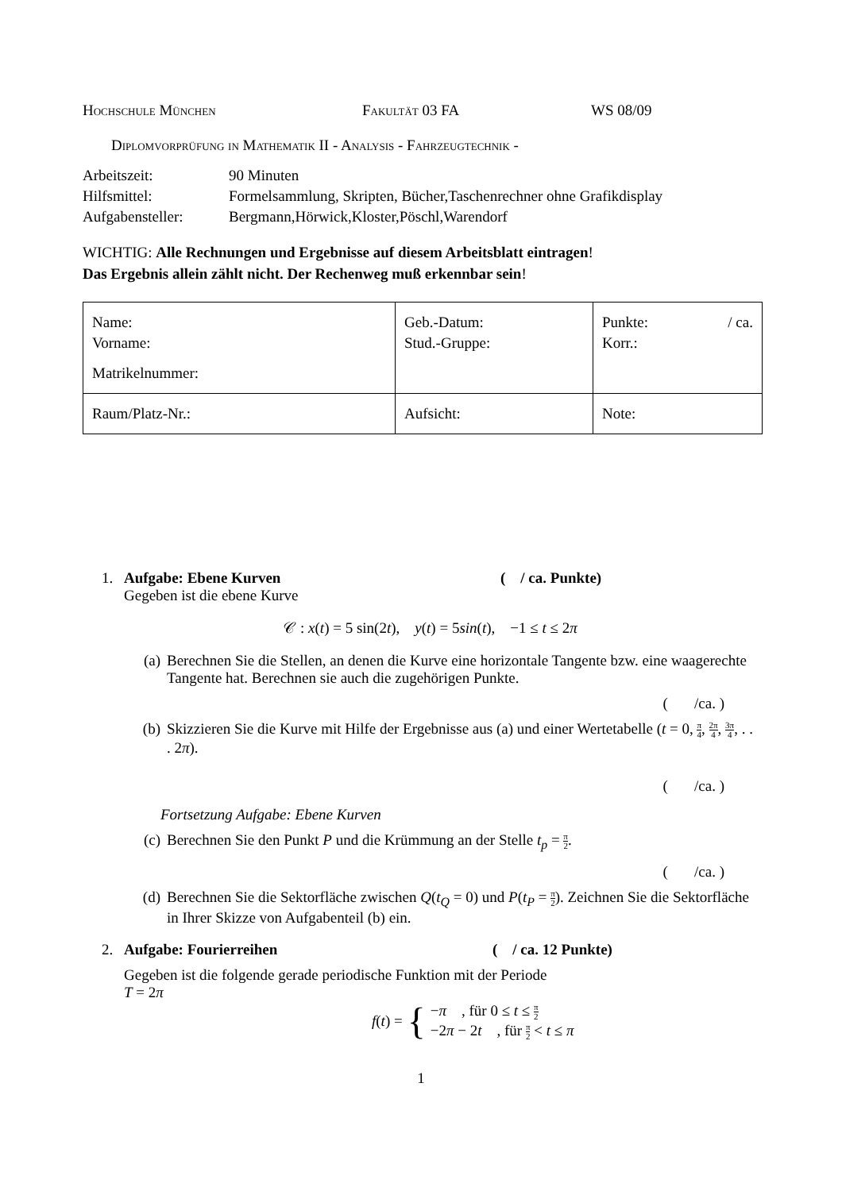Hochschule München Fakultät 03 FA WS 08/09
Diplomvorprüfung in Mathematik II - Analysis - Fahrzeugtechnik -
| Arbeitszeit: | 90 Minuten |
| Hilfsmittel: | Formelsammlung, Skripten, Bücher,Taschenrechner ohne Grafikdisplay |
| Aufgabensteller: | Bergmann,Hörwick,Kloster,Pöschl,Warendorf |
WICHTIG: Alle Rechnungen und Ergebnisse auf diesem Arbeitsblatt eintragen!
Das Ergebnis allein zählt nicht. Der Rechenweg muß erkennbar sein!
| Name: Vorname: Matrikelnummer: | Geb.-Datum: Stud.-Gruppe: | Punkte: / ca. Korr.: |
| Raum/Platz-Nr.: | Aufsicht: | Note: |
1. Aufgabe: Ebene Kurven ( / ca. Punkte)
Gegeben ist die ebene Kurve
𝒞 : x(t) = 5 sin(2t), y(t) = 5sin(t), −1 ≤ t ≤ 2π
(a) Berechnen Sie die Stellen, an denen die Kurve eine horizontale Tangente bzw. eine waagerechte Tangente hat. Berechnen sie auch die zugehörigen Punkte.
( /ca. )
(b) Skizzieren Sie die Kurve mit Hilfe der Ergebnisse aus (a) und einer Wertetabelle (t = 0, π 4, 2π 4, 3π 4, . . . 2π).
( /ca. )
Fortsetzung Aufgabe: Ebene Kurven
(c) Berechnen Sie den Punkt P und die Krümmung an der Stelle t<sub>p</sub> = π 2.
( /ca. )
(d) Berechnen Sie die Sektorfläche zwischen Q(t<sub>Q</sub> = 0) und P(t<sub>P</sub> = π 2). Zeichnen Sie die Sektorfläche in Ihrer Skizze von Aufgabenteil (b) ein.
2. Aufgabe: Fourierreihen ( / ca. 12 Punkte)
Gegeben ist die folgende gerade periodische Funktion mit der Periode
T = 2π
f(t) = { −π , für 0 ≤ t ≤ π 2
−2π − 2t , für π 2 < t ≤ π
1